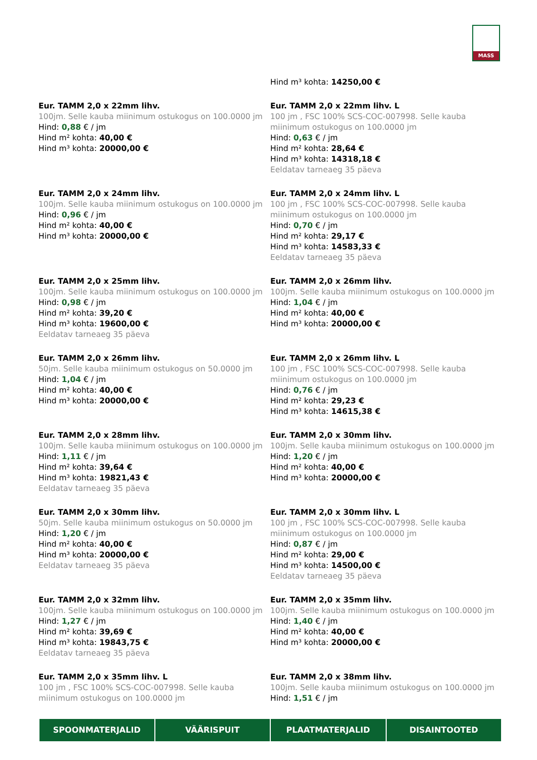MASS
Hind m³ kohta: 14250,00 €
Eur. TAMM 2,0 x 22mm lihv.
100jm. Selle kauba miinimum ostukogus on 100.0000 jm
Hind: 0,88 € / jm
Hind m² kohta: 40,00 €
Hind m³ kohta: 20000,00 €
Eur. TAMM 2,0 x 22mm lihv. L
100 jm , FSC 100% SCS-COC-007998. Selle kauba miinimum ostukogus on 100.0000 jm
Hind: 0,63 € / jm
Hind m² kohta: 28,64 €
Hind m³ kohta: 14318,18 €
Eeldatav tarneaeg 35 päeva
Eur. TAMM 2,0 x 24mm lihv.
100jm. Selle kauba miinimum ostukogus on 100.0000 jm
Hind: 0,96 € / jm
Hind m² kohta: 40,00 €
Hind m³ kohta: 20000,00 €
Eur. TAMM 2,0 x 24mm lihv. L
100 jm , FSC 100% SCS-COC-007998. Selle kauba miinimum ostukogus on 100.0000 jm
Hind: 0,70 € / jm
Hind m² kohta: 29,17 €
Hind m³ kohta: 14583,33 €
Eeldatav tarneaeg 35 päeva
Eur. TAMM 2,0 x 25mm lihv.
100jm. Selle kauba miinimum ostukogus on 100.0000 jm
Hind: 0,98 € / jm
Hind m² kohta: 39,20 €
Hind m³ kohta: 19600,00 €
Eeldatav tarneaeg 35 päeva
Eur. TAMM 2,0 x 26mm lihv.
100jm. Selle kauba miinimum ostukogus on 100.0000 jm
Hind: 1,04 € / jm
Hind m² kohta: 40,00 €
Hind m³ kohta: 20000,00 €
Eur. TAMM 2,0 x 26mm lihv.
50jm. Selle kauba miinimum ostukogus on 50.0000 jm
Hind: 1,04 € / jm
Hind m² kohta: 40,00 €
Hind m³ kohta: 20000,00 €
Eur. TAMM 2,0 x 26mm lihv. L
100 jm , FSC 100% SCS-COC-007998. Selle kauba miinimum ostukogus on 100.0000 jm
Hind: 0,76 € / jm
Hind m² kohta: 29,23 €
Hind m³ kohta: 14615,38 €
Eur. TAMM 2,0 x 28mm lihv.
100jm. Selle kauba miinimum ostukogus on 100.0000 jm
Hind: 1,11 € / jm
Hind m² kohta: 39,64 €
Hind m³ kohta: 19821,43 €
Eeldatav tarneaeg 35 päeva
Eur. TAMM 2,0 x 30mm lihv.
100jm. Selle kauba miinimum ostukogus on 100.0000 jm
Hind: 1,20 € / jm
Hind m² kohta: 40,00 €
Hind m³ kohta: 20000,00 €
Eur. TAMM 2,0 x 30mm lihv.
50jm. Selle kauba miinimum ostukogus on 50.0000 jm
Hind: 1,20 € / jm
Hind m² kohta: 40,00 €
Hind m³ kohta: 20000,00 €
Eeldatav tarneaeg 35 päeva
Eur. TAMM 2,0 x 30mm lihv. L
100 jm , FSC 100% SCS-COC-007998. Selle kauba miinimum ostukogus on 100.0000 jm
Hind: 0,87 € / jm
Hind m² kohta: 29,00 €
Hind m³ kohta: 14500,00 €
Eeldatav tarneaeg 35 päeva
Eur. TAMM 2,0 x 32mm lihv.
100jm. Selle kauba miinimum ostukogus on 100.0000 jm
Hind: 1,27 € / jm
Hind m² kohta: 39,69 €
Hind m³ kohta: 19843,75 €
Eeldatav tarneaeg 35 päeva
Eur. TAMM 2,0 x 35mm lihv.
100jm. Selle kauba miinimum ostukogus on 100.0000 jm
Hind: 1,40 € / jm
Hind m² kohta: 40,00 €
Hind m³ kohta: 20000,00 €
Eur. TAMM 2,0 x 35mm lihv. L
100 jm , FSC 100% SCS-COC-007998. Selle kauba miinimum ostukogus on 100.0000 jm
Eur. TAMM 2,0 x 38mm lihv.
100jm. Selle kauba miinimum ostukogus on 100.0000 jm
Hind: 1,51 € / jm
SPOONMATERJALID VÄÄRISPUIT PLAATMATERJALID DISAINTOOTED